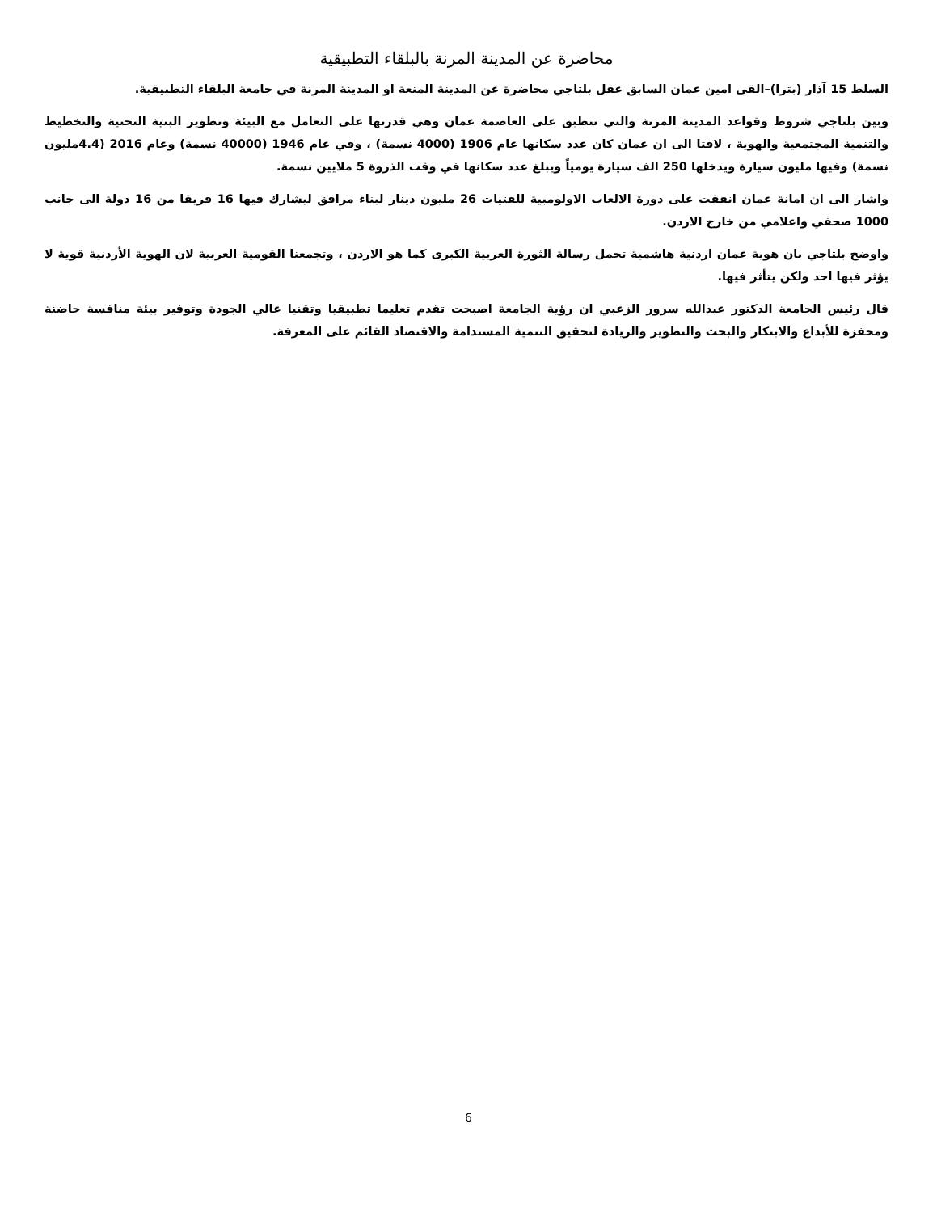محاضرة عن المدينة المرنة بالبلقاء التطبيقية
السلط 15 آذار (بترا)–القى امين عمان السابق عقل بلتاجي محاضرة عن المدينة المنعة او المدينة المرنة في جامعة البلقاء التطبيقية.
وبين بلتاجي شروط وقواعد المدينة المرنة والتي تنطبق على العاصمة عمان وهي قدرتها على التعامل مع البيئة وتطوير البنية التحتية والتخطيط والتنمية المجتمعية والهوية ، لافتا الى ان عمان كان عدد سكانها عام 1906 (4000 نسمة) ، وفي عام 1946 (40000 نسمة) وعام 2016 (4.4مليون نسمة) وفيها مليون سيارة ويدخلها 250 الف سيارة يومياً ويبلغ عدد سكانها في وقت الذروة 5 ملايين نسمة.
واشار الى ان امانة عمان انفقت على دورة الالعاب الاولومبية للفتيات 26 مليون دينار لبناء مرافق ليشارك فيها 16 فريقا من 16 دولة الى جانب 1000 صحفي واعلامي من خارج الاردن.
واوضح بلتاجي بان هوية عمان اردنية هاشمية تحمل رسالة الثورة العربية الكبرى كما هو الاردن ، وتجمعنا القومية العربية لان الهوية الأردنية قوية لا يؤثر فيها احد ولكن يتأثر فيها.
قال رئيس الجامعة الدكتور عبدالله سرور الزعبي ان رؤية الجامعة اصبحت تقدم تعليما تطبيقيا وتقنيا عالي الجودة وتوفير بيئة منافسة حاضنة ومحفزة للأبداع والابتكار والبحث والتطوير والريادة لتحقيق التنمية المستدامة والاقتصاد القائم على المعرفة.
6